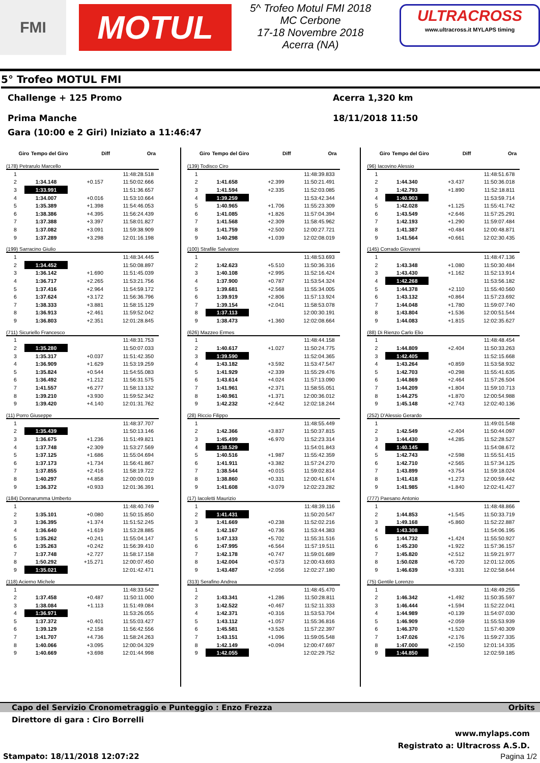FMI
MOTUL
5^ Trofeo Motul FMI 2018
MC Cerbone
17-18 Novembre 2018
Acerra (NA)
ULTRACROSS
www.ultracross.it MYLAPS timing
5° Trofeo MOTUL FMI
Challenge + 125 Promo
Prima Manche
Acerra 1,320 km
18/11/2018 11:50
Gara (10:00 e 2 Giri) Iniziato a 11:46:47
Giro Tempo del Giro Diff Ora
(178) Petrarulo Marcello
| 1 | | | 11:48:28.518 |
| 2 | 1:34.148 | +0.157 | 11:50:02.666 |
| 3 | 1:33.991 | | 11:51:36.657 |
| 4 | 1:34.007 | +0.016 | 11:53:10.664 |
| 5 | 1:35.389 | +1.398 | 11:54:46.053 |
| 6 | 1:38.386 | +4.395 | 11:56:24.439 |
| 7 | 1:37.388 | +3.397 | 11:58:01.827 |
| 8 | 1:37.082 | +3.091 | 11:59:38.909 |
| 9 | 1:37.289 | +3.298 | 12:01:16.198 |
(199) Sarracino Giulio
| 1 | | | 11:48:34.445 |
| 2 | 1:34.452 | | 11:50:08.897 |
| 3 | 1:36.142 | +1.690 | 11:51:45.039 |
| 4 | 1:36.717 | +2.265 | 11:53:21.756 |
| 5 | 1:37.416 | +2.964 | 11:54:59.172 |
| 6 | 1:37.624 | +3.172 | 11:56:36.796 |
| 7 | 1:38.333 | +3.881 | 11:58:15.129 |
| 8 | 1:36.913 | +2.461 | 11:59:52.042 |
| 9 | 1:36.803 | +2.351 | 12:01:28.845 |
(711) Sicuriello Francesco
| 1 | | | 11:48:31.753 |
| 2 | 1:35.280 | | 11:50:07.033 |
| 3 | 1:35.317 | +0.037 | 11:51:42.350 |
| 4 | 1:36.909 | +1.629 | 11:53:19.259 |
| 5 | 1:35.824 | +0.544 | 11:54:55.083 |
| 6 | 1:36.492 | +1.212 | 11:56:31.575 |
| 7 | 1:41.557 | +6.277 | 11:58:13.132 |
| 8 | 1:39.210 | +3.930 | 11:59:52.342 |
| 9 | 1:39.420 | +4.140 | 12:01:31.762 |
(11) Porro Giuseppe
| 1 | | | 11:48:37.707 |
| 2 | 1:35.439 | | 11:50:13.146 |
| 3 | 1:36.675 | +1.236 | 11:51:49.821 |
| 4 | 1:37.748 | +2.309 | 11:53:27.569 |
| 5 | 1:37.125 | +1.686 | 11:55:04.694 |
| 6 | 1:37.173 | +1.734 | 11:56:41.867 |
| 7 | 1:37.855 | +2.416 | 11:58:19.722 |
| 8 | 1:40.297 | +4.858 | 12:00:00.019 |
| 9 | 1:36.372 | +0.933 | 12:01:36.391 |
(184) Donnarumma Umberto
| 1 | | | 11:48:40.749 |
| 2 | 1:35.101 | +0.080 | 11:50:15.850 |
| 3 | 1:36.395 | +1.374 | 11:51:52.245 |
| 4 | 1:36.640 | +1.619 | 11:53:28.885 |
| 5 | 1:35.262 | +0.241 | 11:55:04.147 |
| 6 | 1:35.263 | +0.242 | 11:56:39.410 |
| 7 | 1:37.748 | +2.727 | 11:58:17.158 |
| 8 | 1:50.292 | +15.271 | 12:00:07.450 |
| 9 | 1:35.021 | | 12:01:42.471 |
(118) Acierno Michele
| 1 | | | 11:48:33.542 |
| 2 | 1:37.458 | +0.487 | 11:50:11.000 |
| 3 | 1:38.084 | +1.113 | 11:51:49.084 |
| 4 | 1:36.971 | | 11:53:26.055 |
| 5 | 1:37.372 | +0.401 | 11:55:03.427 |
| 6 | 1:39.129 | +2.158 | 11:56:42.556 |
| 7 | 1:41.707 | +4.736 | 11:58:24.263 |
| 8 | 1:40.066 | +3.095 | 12:00:04.329 |
| 9 | 1:40.669 | +3.698 | 12:01:44.998 |
Giro Tempo del Giro Diff Ora
(139) Todisco Ciro
| 1 | | | 11:48:39.833 |
| 2 | 1:41.658 | +2.399 | 11:50:21.491 |
| 3 | 1:41.594 | +2.335 | 11:52:03.085 |
| 4 | 1:39.259 | | 11:53:42.344 |
| 5 | 1:40.965 | +1.706 | 11:55:23.309 |
| 6 | 1:41.085 | +1.826 | 11:57:04.394 |
| 7 | 1:41.568 | +2.309 | 11:58:45.962 |
| 8 | 1:41.759 | +2.500 | 12:00:27.721 |
| 9 | 1:40.298 | +1.039 | 12:02:08.019 |
(100) Strafile Salvatore
| 1 | | | 11:48:53.693 |
| 2 | 1:42.623 | +5.510 | 11:50:36.316 |
| 3 | 1:40.108 | +2.995 | 11:52:16.424 |
| 4 | 1:37.900 | +0.787 | 11:53:54.324 |
| 5 | 1:39.681 | +2.568 | 11:55:34.005 |
| 6 | 1:39.919 | +2.806 | 11:57:13.924 |
| 7 | 1:39.154 | +2.041 | 11:58:53.078 |
| 8 | 1:37.113 | | 12:00:30.191 |
| 9 | 1:38.473 | +1.360 | 12:02:08.664 |
(626) Mazzeo Ermes
| 1 | | | 11:48:44.158 |
| 2 | 1:40.617 | +1.027 | 11:50:24.775 |
| 3 | 1:39.590 | | 11:52:04.365 |
| 4 | 1:43.182 | +3.592 | 11:53:47.547 |
| 5 | 1:41.929 | +2.339 | 11:55:29.476 |
| 6 | 1:43.614 | +4.024 | 11:57:13.090 |
| 7 | 1:41.961 | +2.371 | 11:58:55.051 |
| 8 | 1:40.961 | +1.371 | 12:00:36.012 |
| 9 | 1:42.232 | +2.642 | 12:02:18.244 |
(28) Riccio Filippo
| 1 | | | 11:48:55.449 |
| 2 | 1:42.366 | +3.837 | 11:50:37.815 |
| 3 | 1:45.499 | +6.970 | 11:52:23.314 |
| 4 | 1:38.529 | | 11:54:01.843 |
| 5 | 1:40.516 | +1.987 | 11:55:42.359 |
| 6 | 1:41.911 | +3.382 | 11:57:24.270 |
| 7 | 1:38.544 | +0.015 | 11:59:02.814 |
| 8 | 1:38.860 | +0.331 | 12:00:41.674 |
| 9 | 1:41.608 | +3.079 | 12:02:23.282 |
(17) Iacoletti Maurizio
| 1 | | | 11:48:39.116 |
| 2 | 1:41.431 | | 11:50:20.547 |
| 3 | 1:41.669 | +0.238 | 11:52:02.216 |
| 4 | 1:42.167 | +0.736 | 11:53:44.383 |
| 5 | 1:47.133 | +5.702 | 11:55:31.516 |
| 6 | 1:47.995 | +6.564 | 11:57:19.511 |
| 7 | 1:42.178 | +0.747 | 11:59:01.689 |
| 8 | 1:42.004 | +0.573 | 12:00:43.693 |
| 9 | 1:43.487 | +2.056 | 12:02:27.180 |
(313) Serafino Andrea
| 1 | | | 11:48:45.470 |
| 2 | 1:43.341 | +1.286 | 11:50:28.811 |
| 3 | 1:42.522 | +0.467 | 11:52:11.333 |
| 4 | 1:42.371 | +0.316 | 11:53:53.704 |
| 5 | 1:43.112 | +1.057 | 11:55:36.816 |
| 6 | 1:45.581 | +3.526 | 11:57:22.397 |
| 7 | 1:43.151 | +1.096 | 11:59:05.548 |
| 8 | 1:42.149 | +0.094 | 12:00:47.697 |
| 9 | 1:42.055 | | 12:02:29.752 |
Giro Tempo del Giro Diff Ora
(96) Iacovino Alessio
| 1 | | | 11:48:51.678 |
| 2 | 1:44.340 | +3.437 | 11:50:36.018 |
| 3 | 1:42.793 | +1.890 | 11:52:18.811 |
| 4 | 1:40.903 | | 11:53:59.714 |
| 5 | 1:42.028 | +1.125 | 11:55:41.742 |
| 6 | 1:43.549 | +2.646 | 11:57:25.291 |
| 7 | 1:42.193 | +1.290 | 11:59:07.484 |
| 8 | 1:41.387 | +0.484 | 12:00:48.871 |
| 9 | 1:41.564 | +0.661 | 12:02:30.435 |
(145) Corrado Giovanni
| 1 | | | 11:48:47.136 |
| 2 | 1:43.348 | +1.080 | 11:50:30.484 |
| 3 | 1:43.430 | +1.162 | 11:52:13.914 |
| 4 | 1:42.268 | | 11:53:56.182 |
| 5 | 1:44.378 | +2.110 | 11:55:40.560 |
| 6 | 1:43.132 | +0.864 | 11:57:23.692 |
| 7 | 1:44.048 | +1.780 | 11:59:07.740 |
| 8 | 1:43.804 | +1.536 | 12:00:51.544 |
| 9 | 1:44.083 | +1.815 | 12:02:35.627 |
(88) Di Rienzo Carlo Elio
| 1 | | | 11:48:48.454 |
| 2 | 1:44.809 | +2.404 | 11:50:33.263 |
| 3 | 1:42.405 | | 11:52:15.668 |
| 4 | 1:43.264 | +0.859 | 11:53:58.932 |
| 5 | 1:42.703 | +0.298 | 11:55:41.635 |
| 6 | 1:44.869 | +2.464 | 11:57:26.504 |
| 7 | 1:44.209 | +1.804 | 11:59:10.713 |
| 8 | 1:44.275 | +1.870 | 12:00:54.988 |
| 9 | 1:45.148 | +2.743 | 12:02:40.136 |
(252) D'Alessio Gerardo
| 1 | | | 11:49:01.548 |
| 2 | 1:42.549 | +2.404 | 11:50:44.097 |
| 3 | 1:44.430 | +4.285 | 11:52:28.527 |
| 4 | 1:40.145 | | 11:54:08.672 |
| 5 | 1:42.743 | +2.598 | 11:55:51.415 |
| 6 | 1:42.710 | +2.565 | 11:57:34.125 |
| 7 | 1:43.899 | +3.754 | 11:59:18.024 |
| 8 | 1:41.418 | +1.273 | 12:00:59.442 |
| 9 | 1:41.985 | +1.840 | 12:02:41.427 |
(777) Paesano Antonio
| 1 | | | 11:48:48.866 |
| 2 | 1:44.853 | +1.545 | 11:50:33.719 |
| 3 | 1:49.168 | +5.860 | 11:52:22.887 |
| 4 | 1:43.308 | | 11:54:06.195 |
| 5 | 1:44.732 | +1.424 | 11:55:50.927 |
| 6 | 1:45.230 | +1.922 | 11:57:36.157 |
| 7 | 1:45.820 | +2.512 | 11:59:21.977 |
| 8 | 1:50.028 | +6.720 | 12:01:12.005 |
| 9 | 1:46.639 | +3.331 | 12:02:58.644 |
(75) Gentile Lorenzo
| 1 | | | 11:48:49.255 |
| 2 | 1:46.342 | +1.492 | 11:50:35.597 |
| 3 | 1:46.444 | +1.594 | 11:52:22.041 |
| 4 | 1:44.989 | +0.139 | 11:54:07.030 |
| 5 | 1:46.909 | +2.059 | 11:55:53.939 |
| 6 | 1:46.370 | +1.520 | 11:57:40.309 |
| 7 | 1:47.026 | +2.176 | 11:59:27.335 |
| 8 | 1:47.000 | +2.150 | 12:01:14.335 |
| 9 | 1:44.850 | | 12:02:59.185 |
Capo del Servizio Cronometraggio e Punteggio : Enzo Frezza Orbits
Direttore di gara : Ciro Borrelli
www.mylaps.com
Registrato a: Ultracross A.S.D.
Stampato: 18/11/2018 12:07:22 Pagina 1/2